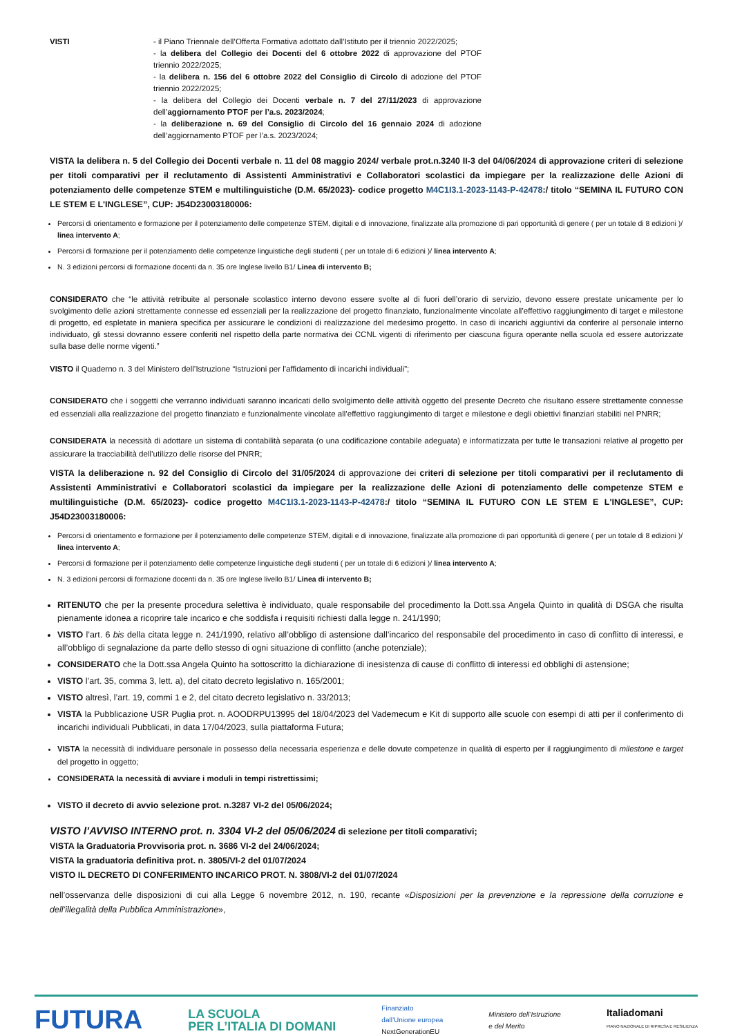VISTI - il Piano Triennale dell’Offerta Formativa adottato dall’Istituto per il triennio 2022/2025;
- la delibera del Collegio dei Docenti del 6 ottobre 2022 di approvazione del PTOF triennio 2022/2025;
- la delibera n. 156 del 6 ottobre 2022 del Consiglio di Circolo di adozione del PTOF triennio 2022/2025;
- la delibera del Collegio dei Docenti verbale n. 7 del 27/11/2023 di approvazione dell’aggiornamento PTOF per l’a.s. 2023/2024;
- la deliberazione n. 69 del Consiglio di Circolo del 16 gennaio 2024 di adozione dell’aggiornamento PTOF per l’a.s. 2023/2024;
VISTA la delibera n. 5 del Collegio dei Docenti verbale n. 11 del 08 maggio 2024/ verbale prot.n.3240 II-3 del 04/06/2024 di approvazione criteri di selezione per titoli comparativi per il reclutamento di Assistenti Amministrativi e Collaboratori scolastici da impiegare per la realizzazione delle Azioni di potenziamento delle competenze STEM e multilinguistiche (D.M. 65/2023)- codice progetto M4C1I3.1-2023-1143-P-42478:/ titolo “SEMINA IL FUTURO CON LE STEM E L'INGLESE”, CUP: J54D23003180006:
Percorsi di orientamento e formazione per il potenziamento delle competenze STEM, digitali e di innovazione, finalizzate alla promozione di pari opportunità di genere ( per un totale di 8 edizioni )/ linea intervento A;
Percorsi di formazione per il potenziamento delle competenze linguistiche degli studenti ( per un totale di 6 edizioni )/ linea intervento A;
N. 3 edizioni percorsi di formazione docenti da n. 35 ore Inglese livello B1/ Linea di intervento B;
CONSIDERATO che “le attività retribuite al personale scolastico interno devono essere svolte al di fuori dell’orario di servizio, devono essere prestate unicamente per lo svolgimento delle azioni strettamente connesse ed essenziali per la realizzazione del progetto finanziato, funzionalmente vincolate all’effettivo raggiungimento di target e milestone di progetto, ed espletate in maniera specifica per assicurare le condizioni di realizzazione del medesimo progetto. In caso di incarichi aggiuntivi da conferire al personale interno individuato, gli stessi dovranno essere conferiti nel rispetto della parte normativa dei CCNL vigenti di riferimento per ciascuna figura operante nella scuola ed essere autorizzate sulla base delle norme vigenti.”
VISTO il Quaderno n. 3 del Ministero dell’Istruzione “Istruzioni per l'affidamento di incarichi individuali”;
CONSIDERATO che i soggetti che verranno individuati saranno incaricati dello svolgimento delle attività oggetto del presente Decreto che risultano essere strettamente connesse ed essenziali alla realizzazione del progetto finanziato e funzionalmente vincolate all’effettivo raggiungimento di target e milestone e degli obiettivi finanziari stabiliti nel PNRR;
CONSIDERATA la necessità di adottare un sistema di contabilità separata (o una codificazione contabile adeguata) e informatizzata per tutte le transazioni relative al progetto per assicurare la tracciabilità dell’utilizzo delle risorse del PNRR;
VISTA la deliberazione n. 92 del Consiglio di Circolo del 31/05/2024 di approvazione dei criteri di selezione per titoli comparativi per il reclutamento di Assistenti Amministrativi e Collaboratori scolastici da impiegare per la realizzazione delle Azioni di potenziamento delle competenze STEM e multilinguistiche (D.M. 65/2023)- codice progetto M4C1I3.1-2023-1143-P-42478:/ titolo “SEMINA IL FUTURO CON LE STEM E L'INGLESE”, CUP: J54D23003180006:
Percorsi di orientamento e formazione per il potenziamento delle competenze STEM, digitali e di innovazione, finalizzate alla promozione di pari opportunità di genere ( per un totale di 8 edizioni )/ linea intervento A;
Percorsi di formazione per il potenziamento delle competenze linguistiche degli studenti ( per un totale di 6 edizioni )/ linea intervento A;
N. 3 edizioni percorsi di formazione docenti da n. 35 ore Inglese livello B1/ Linea di intervento B;
RITENUTO che per la presente procedura selettiva è individuato, quale responsabile del procedimento la Dott.ssa Angela Quinto in qualità di DSGA che risulta pienamente idonea a ricoprire tale incarico e che soddisfa i requisiti richiesti dalla legge n. 241/1990;
VISTO l’art. 6 bis della citata legge n. 241/1990, relativo all’obbligo di astensione dall’incarico del responsabile del procedimento in caso di conflitto di interessi, e all’obbligo di segnalazione da parte dello stesso di ogni situazione di conflitto (anche potenziale);
CONSIDERATO che la Dott.ssa Angela Quinto ha sottoscritto la dichiarazione di inesistenza di cause di conflitto di interessi ed obblighi di astensione;
VISTO l’art. 35, comma 3, lett. a), del citato decreto legislativo n. 165/2001;
VISTO altresì, l’art. 19, commi 1 e 2, del citato decreto legislativo n. 33/2013;
VISTA la Pubblicazione USR Puglia prot. n. AOODRPU13995 del 18/04/2023 del Vademecum e Kit di supporto alle scuole con esempi di atti per il conferimento di incarichi individuali Pubblicati, in data 17/04/2023, sulla piattaforma Futura;
VISTA la necessità di individuare personale in possesso della necessaria esperienza e delle dovute competenze in qualità di esperto per il raggiungimento di milestone e target del progetto in oggetto;
CONSIDERATA la necessità di avviare i moduli in tempi ristrettissimi;
VISTO il decreto di avvio selezione prot. n.3287 VI-2 del 05/06/2024;
VISTO l’AVVISO INTERNO prot. n. 3304 VI-2 del 05/06/2024 di selezione per titoli comparativi;
VISTA la Graduatoria Provvisoria prot. n. 3686 VI-2 del 24/06/2024;
VISTA la graduatoria definitiva prot. n. 3805/VI-2 del 01/07/2024
VISTO IL DECRETO DI CONFERIMENTO INCARICO PROT. N. 3808/VI-2 del 01/07/2024
nell’osservanza delle disposizioni di cui alla Legge 6 novembre 2012, n. 190, recante «Disposizioni per la prevenzione e la repressione della corruzione e dell’illegalità della Pubblica Amministrazione»,
FUTURA
LA SCUOLA
PER L’ITALIA DI DOMANI
Finanziato
dall’Unione europea
NextGenerationEU
Ministero dell’Istruzione
e del Merito
Italiadomani
PIANO NAZIONALE DI RIPRESA E RESILIENZA